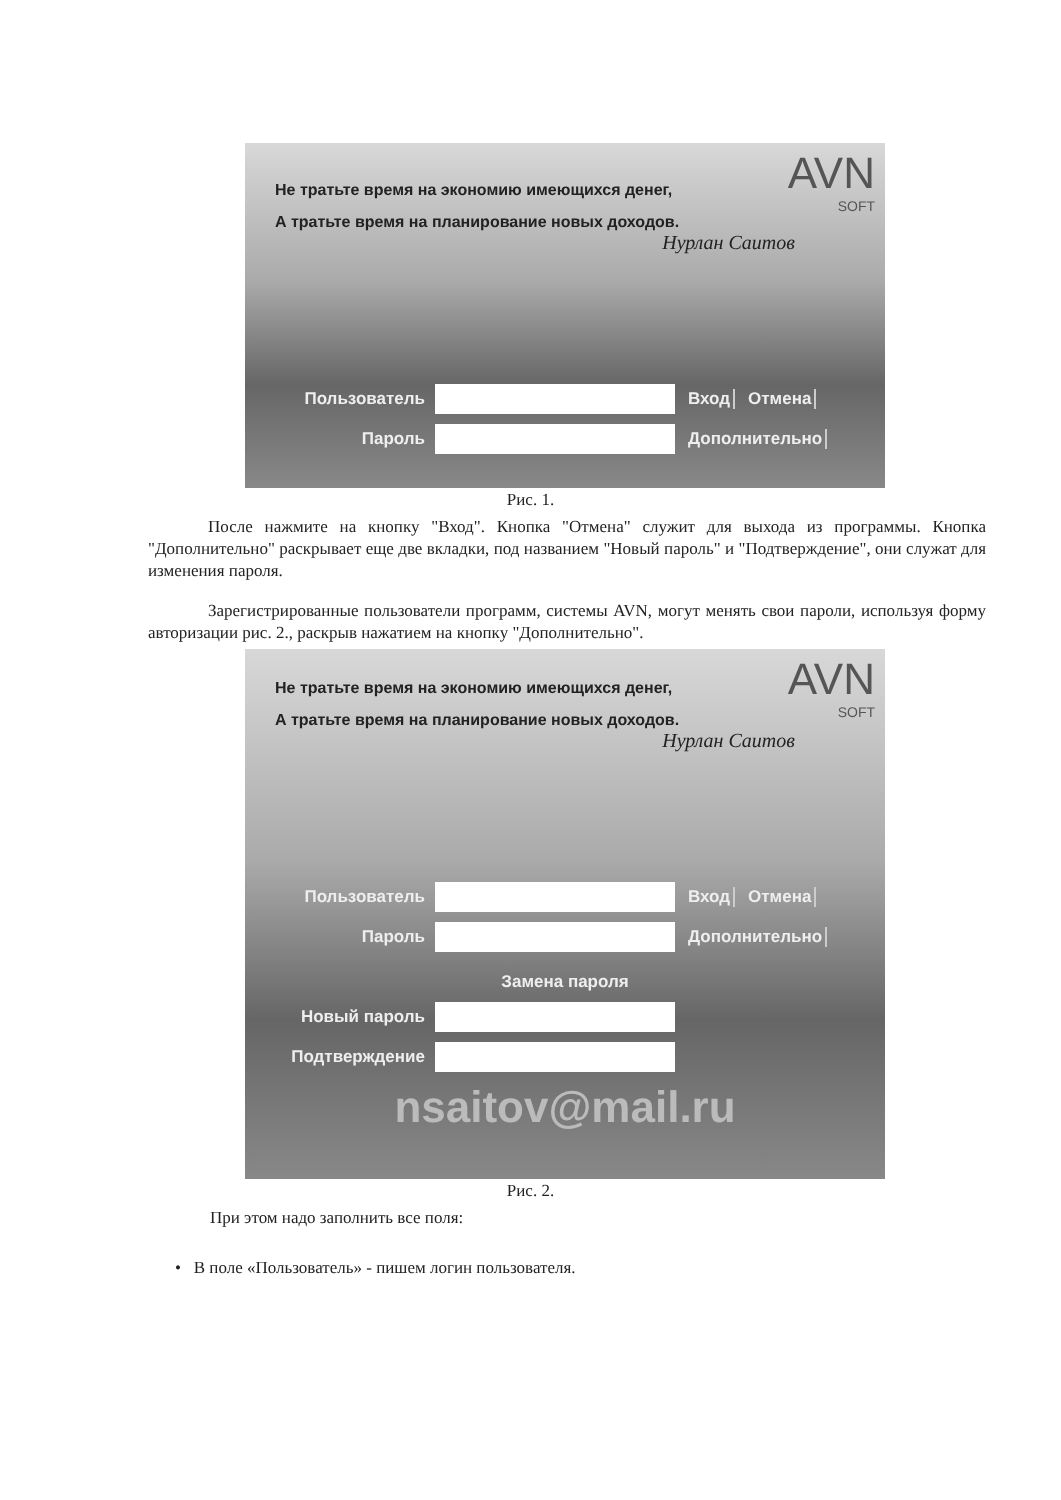AVN
SOFT
Не тратьте время на экономию имеющихся денег,
А тратьте время на планирование новых доходов.
Нурлан Саитов
Пользователь Вход Отмена
Пароль Дополнительно
Рис. 1.
После нажмите на кнопку "Вход". Кнопка "Отмена" служит для выхода из программы. Кнопка "Дополнительно" раскрывает еще две вкладки, под названием "Новый пароль" и "Подтверждение", они служат для изменения пароля.
Зарегистрированные пользователи программ, системы AVN, могут менять свои пароли, используя форму авторизации рис. 2., раскрыв нажатием на кнопку "Дополнительно".
AVN
SOFT
Не тратьте время на экономию имеющихся денег,
А тратьте время на планирование новых доходов.
Нурлан Саитов
Пользователь Вход Отмена
Пароль Дополнительно
Замена пароля
Новый пароль
Подтверждение
nsaitov@mail.ru
Рис. 2.
При этом надо заполнить все поля:
• В поле «Пользователь» - пишем логин пользователя.